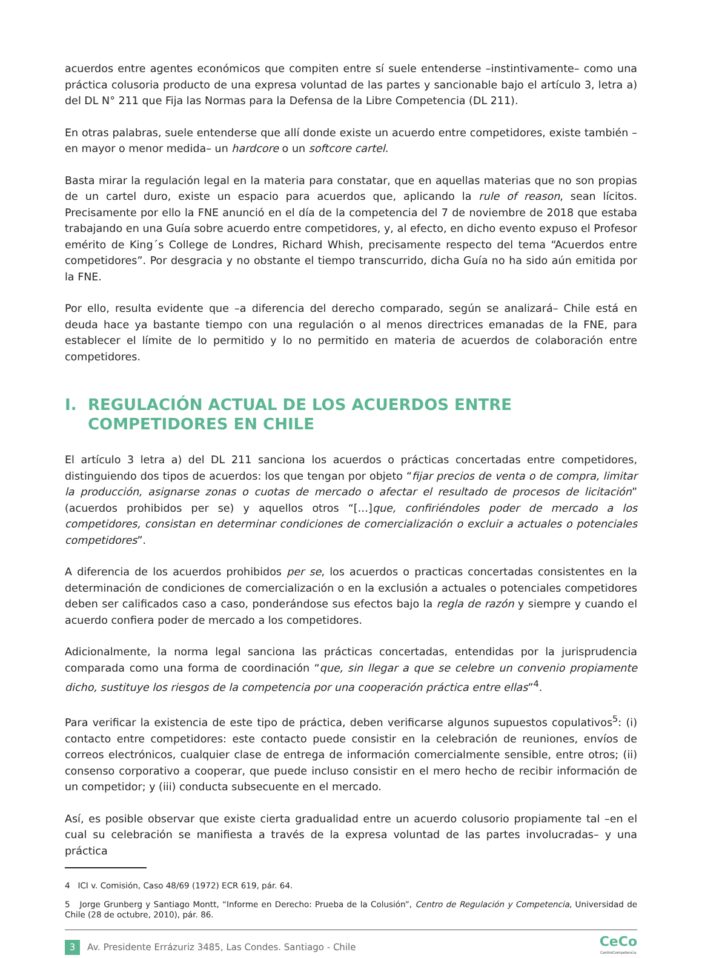acuerdos entre agentes económicos que compiten entre sí suele entenderse –instintivamente– como una práctica colusoria producto de una expresa voluntad de las partes y sancionable bajo el artículo 3, letra a) del DL N° 211 que Fija las Normas para la Defensa de la Libre Competencia (DL 211).
En otras palabras, suele entenderse que allí donde existe un acuerdo entre competidores, existe también –en mayor o menor medida– un hardcore o un softcore cartel.
Basta mirar la regulación legal en la materia para constatar, que en aquellas materias que no son propias de un cartel duro, existe un espacio para acuerdos que, aplicando la rule of reason, sean lícitos. Precisamente por ello la FNE anunció en el día de la competencia del 7 de noviembre de 2018 que estaba trabajando en una Guía sobre acuerdo entre competidores, y, al efecto, en dicho evento expuso el Profesor emérito de King´s College de Londres, Richard Whish, precisamente respecto del tema “Acuerdos entre competidores”. Por desgracia y no obstante el tiempo transcurrido, dicha Guía no ha sido aún emitida por la FNE.
Por ello, resulta evidente que –a diferencia del derecho comparado, según se analizará– Chile está en deuda hace ya bastante tiempo con una regulación o al menos directrices emanadas de la FNE, para establecer el límite de lo permitido y lo no permitido en materia de acuerdos de colaboración entre competidores.
I. REGULACIÓN ACTUAL DE LOS ACUERDOS ENTRE COMPETIDORES EN CHILE
El artículo 3 letra a) del DL 211 sanciona los acuerdos o prácticas concertadas entre competidores, distinguiendo dos tipos de acuerdos: los que tengan por objeto “fijar precios de venta o de compra, limitar la producción, asignarse zonas o cuotas de mercado o afectar el resultado de procesos de licitación” (acuerdos prohibidos per se) y aquellos otros “[…]que, confiriéndoles poder de mercado a los competidores, consistan en determinar condiciones de comercialización o excluir a actuales o potenciales competidores”.
A diferencia de los acuerdos prohibidos per se, los acuerdos o practicas concertadas consistentes en la determinación de condiciones de comercialización o en la exclusión a actuales o potenciales competidores deben ser calificados caso a caso, ponderándose sus efectos bajo la regla de razón y siempre y cuando el acuerdo confiera poder de mercado a los competidores.
Adicionalmente, la norma legal sanciona las prácticas concertadas, entendidas por la jurisprudencia comparada como una forma de coordinación “que, sin llegar a que se celebre un convenio propiamente dicho, sustituye los riesgos de la competencia por una cooperación práctica entre ellas”<sup>4</sup>.
Para verificar la existencia de este tipo de práctica, deben verificarse algunos supuestos copulativos<sup>5</sup>: (i) contacto entre competidores: este contacto puede consistir en la celebración de reuniones, envíos de correos electrónicos, cualquier clase de entrega de información comercialmente sensible, entre otros; (ii) consenso corporativo a cooperar, que puede incluso consistir en el mero hecho de recibir información de un competidor; y (iii) conducta subsecuente en el mercado.
Así, es posible observar que existe cierta gradualidad entre un acuerdo colusorio propiamente tal –en el cual su celebración se manifiesta a través de la expresa voluntad de las partes involucradas– y una práctica
4 ICI v. Comisión, Caso 48/69 (1972) ECR 619, pár. 64.
5 Jorge Grunberg y Santiago Montt, “Informe en Derecho: Prueba de la Colusión”, Centro de Regulación y Competencia, Universidad de Chile (28 de octubre, 2010), pár. 86.
3 Av. Presidente Errázuriz 3485, Las Condes. Santiago - Chile CeCo
CentroCompetencia